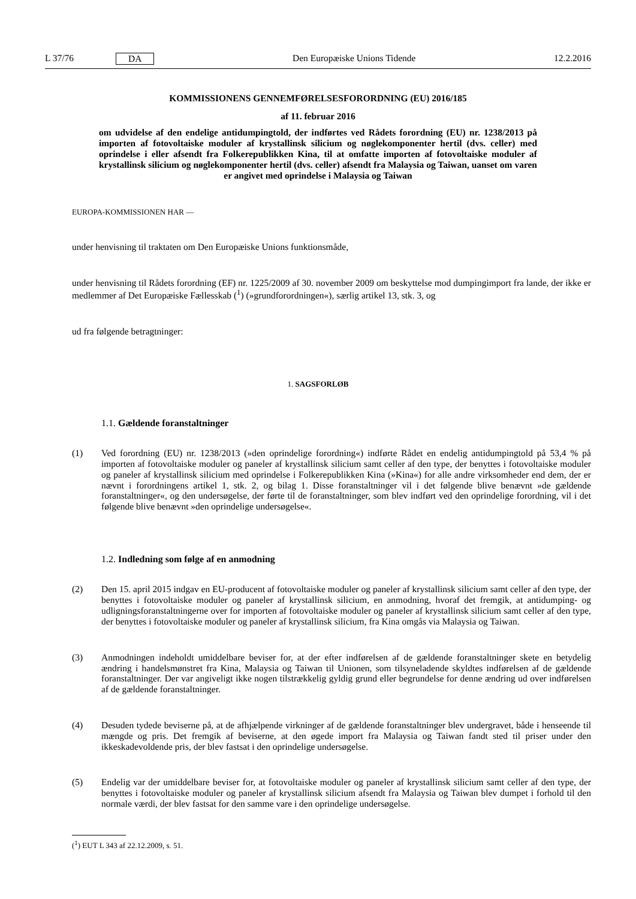L 37/76 DA Den Europæiske Unions Tidende 12.2.2016
KOMMISSIONENS GENNEMFØRELSESFORORDNING (EU) 2016/185
af 11. februar 2016
om udvidelse af den endelige antidumpingtold, der indførtes ved Rådets forordning (EU) nr. 1238/2013 på importen af fotovoltaiske moduler af krystallinsk silicium og nøglekomponenter hertil (dvs. celler) med oprindelse i eller afsendt fra Folkerepublikken Kina, til at omfatte importen af fotovoltaiske moduler af krystallinsk silicium og nøglekomponenter hertil (dvs. celler) afsendt fra Malaysia og Taiwan, uanset om varen er angivet med oprindelse i Malaysia og Taiwan
EUROPA-KOMMISSIONEN HAR —
under henvisning til traktaten om Den Europæiske Unions funktionsmåde,
under henvisning til Rådets forordning (EF) nr. 1225/2009 af 30. november 2009 om beskyttelse mod dumpingimport fra lande, der ikke er medlemmer af Det Europæiske Fællesskab (<sup>1</sup>) (»grundforordningen«), særlig artikel 13, stk. 3, og
ud fra følgende betragtninger:
1. SAGSFORLØB
1.1. Gældende foranstaltninger
(1) Ved forordning (EU) nr. 1238/2013 (»den oprindelige forordning«) indførte Rådet en endelig antidumpingtold på 53,4 % på importen af fotovoltaiske moduler og paneler af krystallinsk silicium samt celler af den type, der benyttes i fotovoltaiske moduler og paneler af krystallinsk silicium med oprindelse i Folkerepublikken Kina (»Kina«) for alle andre virksomheder end dem, der er nævnt i forordningens artikel 1, stk. 2, og bilag 1. Disse foranstaltninger vil i det følgende blive benævnt »de gældende foranstaltninger«, og den undersøgelse, der førte til de foranstaltninger, som blev indført ved den oprindelige forordning, vil i det følgende blive benævnt »den oprindelige undersøgelse«.
1.2. Indledning som følge af en anmodning
(2) Den 15. april 2015 indgav en EU-producent af fotovoltaiske moduler og paneler af krystallinsk silicium samt celler af den type, der benyttes i fotovoltaiske moduler og paneler af krystallinsk silicium, en anmodning, hvoraf det fremgik, at antidumping- og udligningsforanstaltningerne over for importen af fotovoltaiske moduler og paneler af krystallinsk silicium samt celler af den type, der benyttes i fotovoltaiske moduler og paneler af krystallinsk silicium, fra Kina omgås via Malaysia og Taiwan.
(3) Anmodningen indeholdt umiddelbare beviser for, at der efter indførelsen af de gældende foranstaltninger skete en betydelig ændring i handelsmønstret fra Kina, Malaysia og Taiwan til Unionen, som tilsyneladende skyldtes indførelsen af de gældende foranstaltninger. Der var angiveligt ikke nogen tilstrækkelig gyldig grund eller begrundelse for denne ændring ud over indførelsen af de gældende foranstaltninger.
(4) Desuden tydede beviserne på, at de afhjælpende virkninger af de gældende foranstaltninger blev undergravet, både i henseende til mængde og pris. Det fremgik af beviserne, at den øgede import fra Malaysia og Taiwan fandt sted til priser under den ikkeskadevoldende pris, der blev fastsat i den oprindelige undersøgelse.
(5) Endelig var der umiddelbare beviser for, at fotovoltaiske moduler og paneler af krystallinsk silicium samt celler af den type, der benyttes i fotovoltaiske moduler og paneler af krystallinsk silicium afsendt fra Malaysia og Taiwan blev dumpet i forhold til den normale værdi, der blev fastsat for den samme vare i den oprindelige undersøgelse.
(<sup>1</sup>) EUT L 343 af 22.12.2009, s. 51.